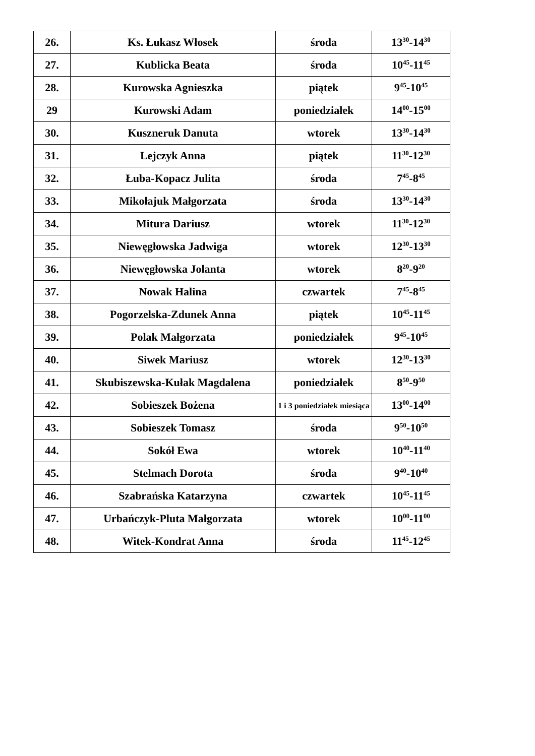| 26. | Ks. Łukasz Włosek | środa | 13<sup>30</sup>-14<sup>30</sup> |
| 27. | Kublicka Beata | środa | 10<sup>45</sup>-11<sup>45</sup> |
| 28. | Kurowska Agnieszka | piątek | 9<sup>45</sup>-10<sup>45</sup> |
| 29 | Kurowski Adam | poniedziałek | 14<sup>00</sup>-15<sup>00</sup> |
| 30. | Kuszneruk Danuta | wtorek | 13<sup>30</sup>-14<sup>30</sup> |
| 31. | Lejczyk Anna | piątek | 11<sup>30</sup>-12<sup>30</sup> |
| 32. | Łuba-Kopacz Julita | środa | 7<sup>45</sup>-8<sup>45</sup> |
| 33. | Mikołajuk Małgorzata | środa | 13<sup>30</sup>-14<sup>30</sup> |
| 34. | Mitura Dariusz | wtorek | 11<sup>30</sup>-12<sup>30</sup> |
| 35. | Niewęgłowska Jadwiga | wtorek | 12<sup>30</sup>-13<sup>30</sup> |
| 36. | Niewęgłowska Jolanta | wtorek | 8<sup>20</sup>-9<sup>20</sup> |
| 37. | Nowak Halina | czwartek | 7<sup>45</sup>-8<sup>45</sup> |
| 38. | Pogorzelska-Zdunek Anna | piątek | 10<sup>45</sup>-11<sup>45</sup> |
| 39. | Polak Małgorzata | poniedziałek | 9<sup>45</sup>-10<sup>45</sup> |
| 40. | Siwek Mariusz | wtorek | 12<sup>30</sup>-13<sup>30</sup> |
| 41. | Skubiszewska-Kułak Magdalena | poniedziałek | 8<sup>50</sup>-9<sup>50</sup> |
| 42. | Sobieszek Bożena | 1 i 3 poniedziałek miesiąca | 13<sup>00</sup>-14<sup>00</sup> |
| 43. | Sobieszek Tomasz | środa | 9<sup>50</sup>-10<sup>50</sup> |
| 44. | Sokół Ewa | wtorek | 10<sup>40</sup>-11<sup>40</sup> |
| 45. | Stelmach Dorota | środa | 9<sup>40</sup>-10<sup>40</sup> |
| 46. | Szabrańska Katarzyna | czwartek | 10<sup>45</sup>-11<sup>45</sup> |
| 47. | Urbańczyk-Pluta Małgorzata | wtorek | 10<sup>00</sup>-11<sup>00</sup> |
| 48. | Witek-Kondrat Anna | środa | 11<sup>45</sup>-12<sup>45</sup> |